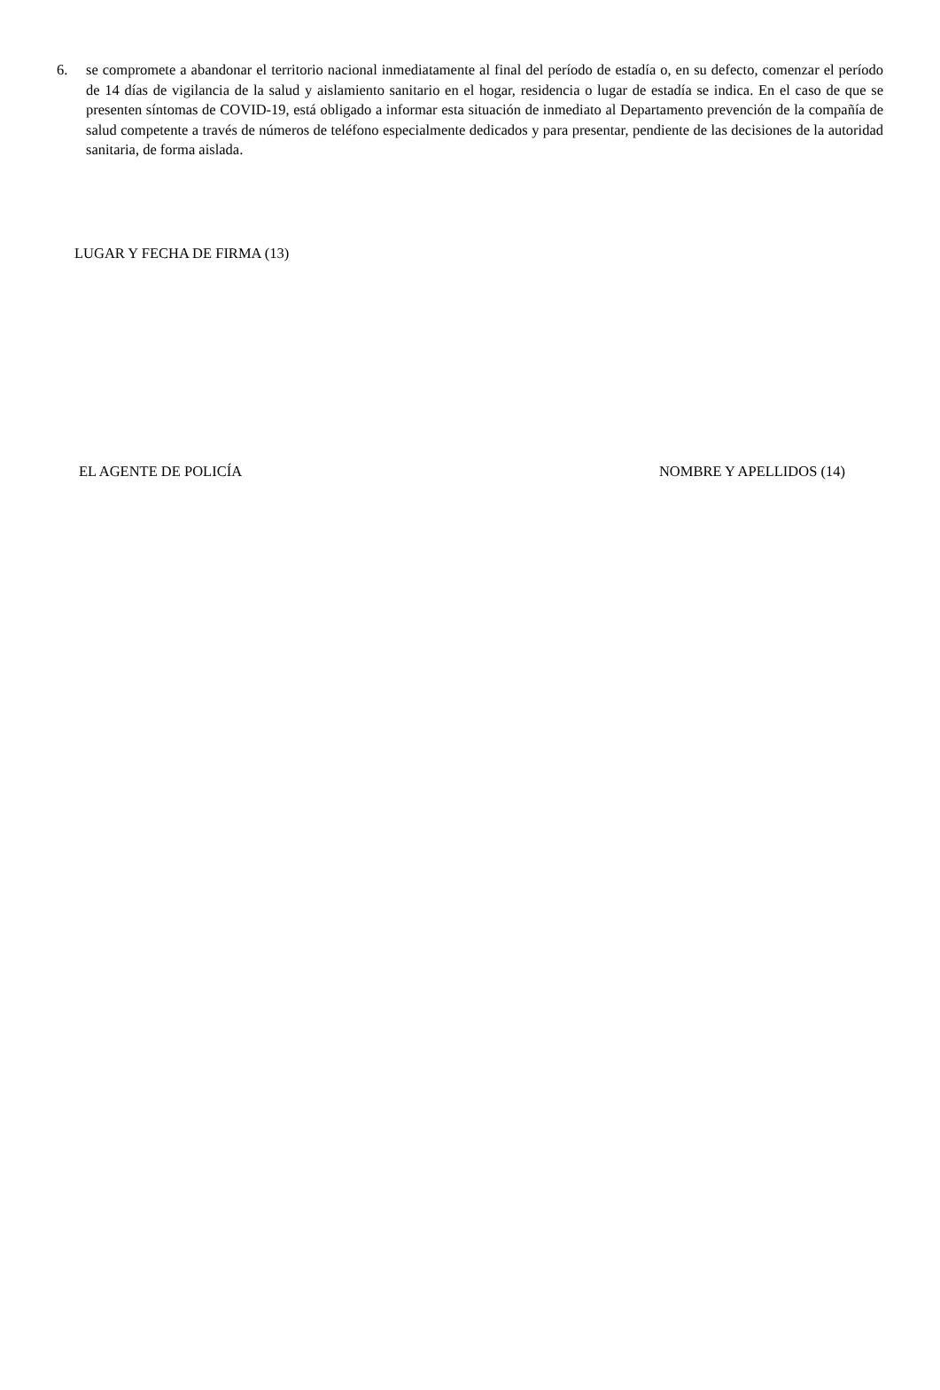6. se compromete a abandonar el territorio nacional inmediatamente al final del período de estadía o, en su defecto, comenzar el período de 14 días de vigilancia de la salud y aislamiento sanitario en el hogar, residencia o lugar de estadía se indica. En el caso de que se presenten síntomas de COVID-19, está obligado a informar esta situación de inmediato al Departamento prevención de la compañía de salud competente a través de números de teléfono especialmente dedicados y para presentar, pendiente de las decisiones de la autoridad sanitaria, de forma aislada.
LUGAR Y FECHA DE FIRMA (13)
EL AGENTE DE POLICÍA NOMBRE Y APELLIDOS (14)